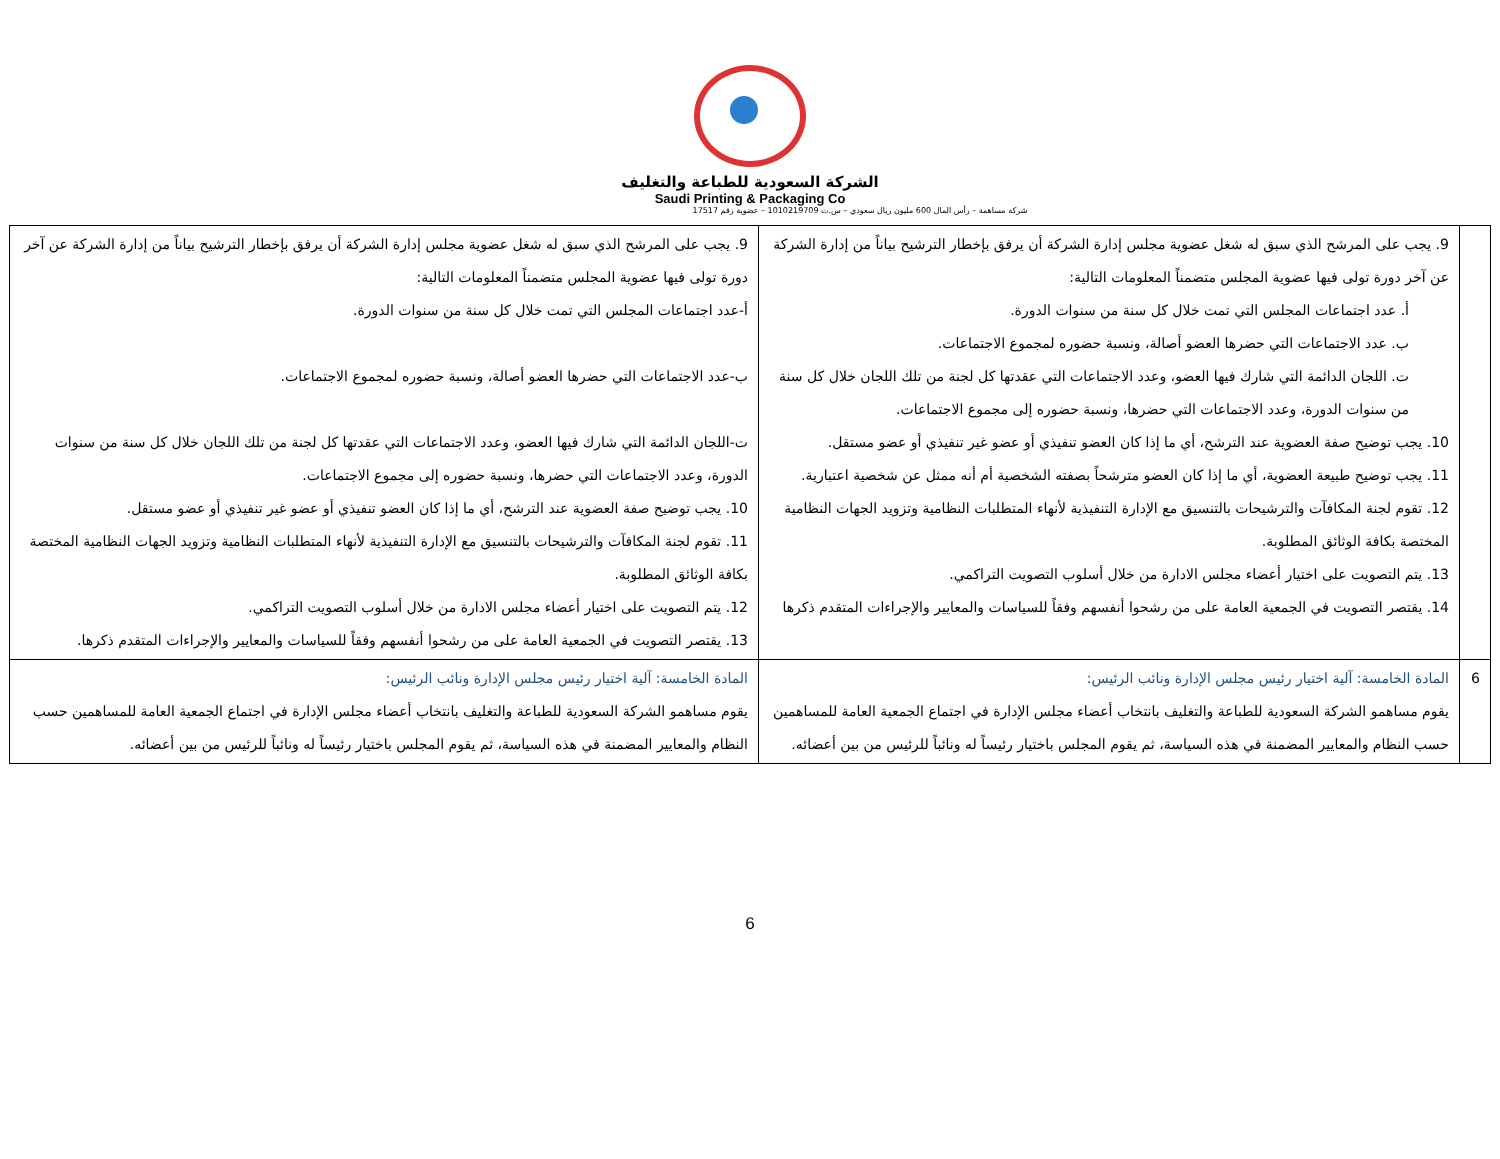الشركة السعودية للطباعة والتغليف
Saudi Printing & Packaging Co
شركة مساهمة – رأس المال 600 مليون ريال سعودي – س.ت 1010219709 – عضوية رقم 17517
| | 9. يجب على المرشح الذي سبق له شغل عضوية مجلس إدارة الشركة أن يرفق بإخطار الترشيح بياناً من إدارة الشركة عن آخر دورة تولى فيها عضوية المجلس متضمناً المعلومات التالية: أ. عدد اجتماعات المجلس التي تمت خلال كل سنة من سنوات الدورة. ب. عدد الاجتماعات التي حضرها العضو أصالة، ونسبة حضوره لمجموع الاجتماعات. ت. اللجان الدائمة التي شارك فيها العضو، وعدد الاجتماعات التي عقدتها كل لجنة من تلك اللجان خلال كل سنة من سنوات الدورة، وعدد الاجتماعات التي حضرها، ونسبة حضوره إلى مجموع الاجتماعات. 10. يجب توضيح صفة العضوية عند الترشح، أي ما إذا كان العضو تنفيذي أو عضو غير تنفيذي أو عضو مستقل. 11. يجب توضيح طبيعة العضوية، أي ما إذا كان العضو مترشحاً بصفته الشخصية أم أنه ممثل عن شخصية اعتبارية. 12. تقوم لجنة المكافآت والترشيحات بالتنسيق مع الإدارة التنفيذية لأنهاء المتطلبات النظامية وتزويد الجهات النظامية المختصة بكافة الوثائق المطلوبة. 13. يتم التصويت على اختيار أعضاء مجلس الادارة من خلال أسلوب التصويت التراكمي. 14. يقتصر التصويت في الجمعية العامة على من رشحوا أنفسهم وفقاً للسياسات والمعايير والإجراءات المتقدم ذكرها | 9. يجب على المرشح الذي سبق له شغل عضوية مجلس إدارة الشركة أن يرفق بإخطار الترشيح بياناً من إدارة الشركة عن آخر دورة تولى فيها عضوية المجلس متضمناً المعلومات التالية: أ-عدد اجتماعات المجلس التي تمت خلال كل سنة من سنوات الدورة. ب-عدد الاجتماعات التي حضرها العضو أصالة، ونسبة حضوره لمجموع الاجتماعات. ت-اللجان الدائمة التي شارك فيها العضو، وعدد الاجتماعات التي عقدتها كل لجنة من تلك اللجان خلال كل سنة من سنوات الدورة، وعدد الاجتماعات التي حضرها، ونسبة حضوره إلى مجموع الاجتماعات. 10. يجب توضيح صفة العضوية عند الترشح، أي ما إذا كان العضو تنفيذي أو عضو غير تنفيذي أو عضو مستقل. 11. تقوم لجنة المكافآت والترشيحات بالتنسيق مع الإدارة التنفيذية لأنهاء المتطلبات النظامية وتزويد الجهات النظامية المختصة بكافة الوثائق المطلوبة. 12. يتم التصويت على اختيار أعضاء مجلس الادارة من خلال أسلوب التصويت التراكمي. 13. يقتصر التصويت في الجمعية العامة على من رشحوا أنفسهم وفقاً للسياسات والمعايير والإجراءات المتقدم ذكرها. |
| 6 | المادة الخامسة: آلية اختيار رئيس مجلس الإدارة ونائب الرئيس: يقوم مساهمو الشركة السعودية للطباعة والتغليف بانتخاب أعضاء مجلس الإدارة في اجتماع الجمعية العامة للمساهمين حسب النظام والمعايير المضمنة في هذه السياسة، ثم يقوم المجلس باختيار رئيساً له ونائباً للرئيس من بين أعضائه. | المادة الخامسة: آلية اختيار رئيس مجلس الإدارة ونائب الرئيس: يقوم مساهمو الشركة السعودية للطباعة والتغليف بانتخاب أعضاء مجلس الإدارة في اجتماع الجمعية العامة للمساهمين حسب النظام والمعايير المضمنة في هذه السياسة، ثم يقوم المجلس باختيار رئيساً له ونائباً للرئيس من بين أعضائه. |
6